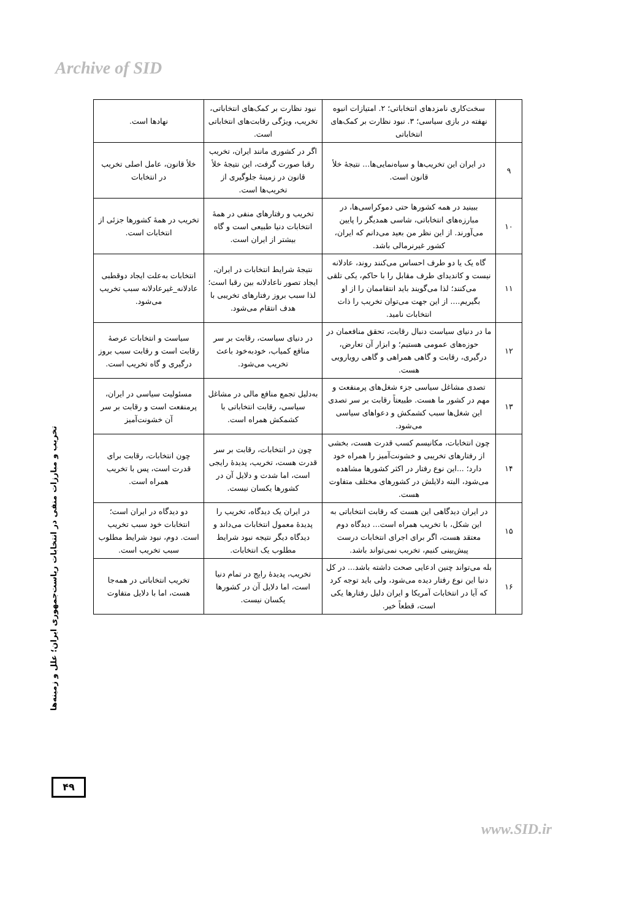Archive of SID
| | سخت‌کاری نامزدهای انتخاباتی؛ ۲. امتیازات انبوه نهفته در بازی سیاسی؛ ۳. نبود نظارت بر کمک‌های انتخاباتی | نبود نظارت بر کمک‌های انتخاباتی، تخریب، ویژگی رقابت‌های انتخاباتی است. | نهادها است. |
| ۹ | در ایران این تخریب‌ها و سیاه‌نمایی‌ها... نتیجهٔ خلأ قانون است. | اگر در کشوری مانند ایران، تخریب رقبا صورت گرفت، این نتیجهٔ خلأ قانون در زمینهٔ جلوگیری از تخریب‌ها است. | خلأ قانون، عامل اصلی تخریب در انتخابات |
| ۱۰ | ببینید در همه کشورها حتی دموکراسی‌ها، در مبارزه‌های انتخاباتی، شاسی همدیگر را پایین می‌آورند. از این نظر من بعید می‌دانم که ایران، کشور غیرنرمالی باشد. | تخریب و رفتارهای منفی در همهٔ انتخابات دنیا طبیعی است و گاه بیشتر از ایران است. | تخریب در همهٔ کشورها جزئی از انتخابات است. |
| ۱۱ | گاه یک یا دو طرف احساس می‌کنند روند، عادلانه نیست و کاندیدای طرف مقابل را با حاکم، یکی تلقی می‌کنند؛ لذا می‌گویند باید انتقاممان را از او بگیریم.... از این جهت می‌توان تخریب را ذات انتخابات نامید. | نتیجهٔ شرایط انتخابات در ایران، ایجاد تصور ناعادلانه بین رقبا است؛ لذا سبب بروز رفتارهای تخریبی با هدف انتقام می‌شود. | انتخابات به‌علت ایجاد دوقطبی عادلانه_غیرعادلانه سبب تخریب می‌شود. |
| ۱۲ | ما در دنیای سیاست دنبال رقابت، تحقق منافعمان در حوزه‌های عمومی هستیم؛ و ابزار آن تعارض، درگیری، رقابت و گاهی همراهی و گاهی رویارویی هست. | در دنیای سیاست، رقابت بر سر منافع کمیاب، خودبه‌خود باعث تخریب می‌شود. | سیاست و انتخابات عرصهٔ رقابت است و رقابت سبب بروز درگیری و گاه تخریب است. |
| ۱۳ | تصدی مشاغل سیاسی جزء شغل‌های پرمنفعت و مهم در کشور ما هست. طبیعتاً رقابت بر سر تصدی این شغل‌ها سبب کشمکش و دعواهای سیاسی می‌شود. | به‌دلیل تجمع منافع مالی در مشاغل سیاسی، رقابت انتخاباتی با کشمکش همراه است. | مسئولیت سیاسی در ایران، پرمنفعت است و رقابت بر سر آن خشونت‌آمیز |
| ۱۴ | چون انتخابات، مکانیسم کسب قدرت هست، بخشی از رفتارهای تخریبی و خشونت‌آمیز را همراه خود دارد؛ ...این نوع رفتار در اکثر کشورها مشاهده می‌شود، البته دلایلش در کشورهای مختلف متفاوت هست. | چون در انتخابات، رقابت بر سر قدرت هست، تخریب، پدیدهٔ رایجی است، اما شدت و دلایل آن در کشورها یکسان نیست. | چون انتخابات، رقابت برای قدرت است، پس با تخریب همراه است. |
| ۱۵ | در ایران دیدگاهی این هست که رقابت انتخاباتی به این شکل، با تخریب همراه است... دیدگاه دوم معتقد هست، اگر برای اجرای انتخابات درست پیش‌بینی کنیم، تخریب نمی‌تواند باشد. | در ایران یک دیدگاه، تخریب را پدیدهٔ معمول انتخابات می‌داند و دیدگاه دیگر نتیجه نبود شرایط مطلوب یک انتخابات. | دو دیدگاه در ایران است؛ انتخابات خود سبب تخریب است. دوم، نبود شرایط مطلوب سبب تخریب است. |
| ۱۶ | بله می‌تواند چنین ادعایی صحت داشته باشد... در کل دنیا این نوع رفتار دیده می‌شود، ولی باید توجه کرد که آیا در انتخابات آمریکا و ایران دلیل رفتارها یکی است، قطعاً خیر. | تخریب، پدیدهٔ رایج در تمام دنیا است، اما دلایل آن در کشورها یکسان نیست. | تخریب انتخاباتی در همه‌جا هست، اما با دلایل متفاوت |
تخریب و مبارزات منفی در انتخابات ریاست‌جمهوری ایران؛ علل و زمینه‌ها
۴۹
www.SID.ir